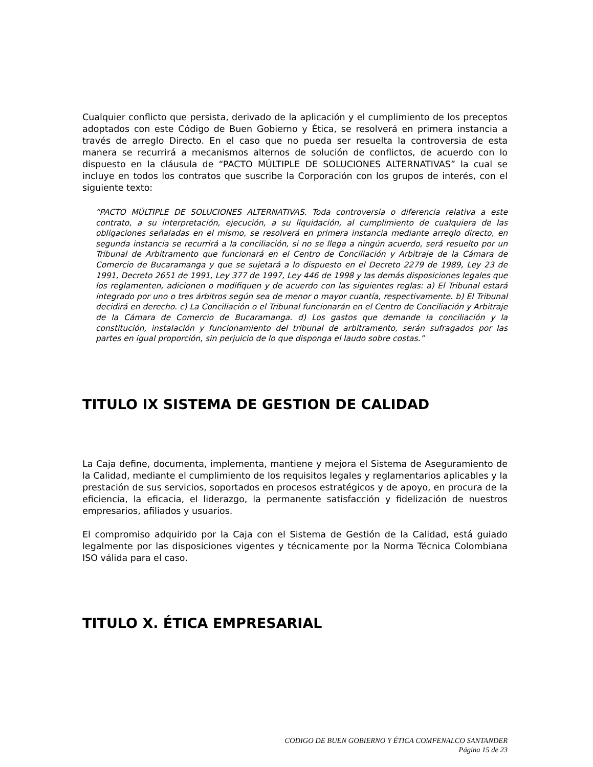Cualquier conflicto que persista, derivado de la aplicación y el cumplimiento de los preceptos adoptados con este Código de Buen Gobierno y Ética, se resolverá en primera instancia a través de arreglo Directo. En el caso que no pueda ser resuelta la controversia de esta manera se recurrirá a mecanismos alternos de solución de conflictos, de acuerdo con lo dispuesto en la cláusula de “PACTO MÚLTIPLE DE SOLUCIONES ALTERNATIVAS” la cual se incluye en todos los contratos que suscribe la Corporación con los grupos de interés, con el siguiente texto:
“PACTO MÚLTIPLE DE SOLUCIONES ALTERNATIVAS. Toda controversia o diferencia relativa a este contrato, a su interpretación, ejecución, a su liquidación, al cumplimiento de cualquiera de las obligaciones señaladas en el mismo, se resolverá en primera instancia mediante arreglo directo, en segunda instancia se recurrirá a la conciliación, si no se llega a ningún acuerdo, será resuelto por un Tribunal de Arbitramento que funcionará en el Centro de Conciliación y Arbitraje de la Cámara de Comercio de Bucaramanga y que se sujetará a lo dispuesto en el Decreto 2279 de 1989, Ley 23 de 1991, Decreto 2651 de 1991, Ley 377 de 1997, Ley 446 de 1998 y las demás disposiciones legales que los reglamenten, adicionen o modifiquen y de acuerdo con las siguientes reglas: a) El Tribunal estará integrado por uno o tres árbitros según sea de menor o mayor cuantía, respectivamente. b) El Tribunal decidirá en derecho. c) La Conciliación o el Tribunal funcionarán en el Centro de Conciliación y Arbitraje de la Cámara de Comercio de Bucaramanga. d) Los gastos que demande la conciliación y la constitución, instalación y funcionamiento del tribunal de arbitramento, serán sufragados por las partes en igual proporción, sin perjuicio de lo que disponga el laudo sobre costas.”
TITULO IX SISTEMA DE GESTION DE CALIDAD
La Caja define, documenta, implementa, mantiene y mejora el Sistema de Aseguramiento de la Calidad, mediante el cumplimiento de los requisitos legales y reglamentarios aplicables y la prestación de sus servicios, soportados en procesos estratégicos y de apoyo, en procura de la eficiencia, la eficacia, el liderazgo, la permanente satisfacción y fidelización de nuestros empresarios, afiliados y usuarios.
El compromiso adquirido por la Caja con el Sistema de Gestión de la Calidad, está guiado legalmente por las disposiciones vigentes y técnicamente por la Norma Técnica Colombiana ISO válida para el caso.
TITULO X. ÉTICA EMPRESARIAL
CODIGO DE BUEN GOBIERNO Y ÉTICA COMFENALCO SANTANDER
Página 15 de 23